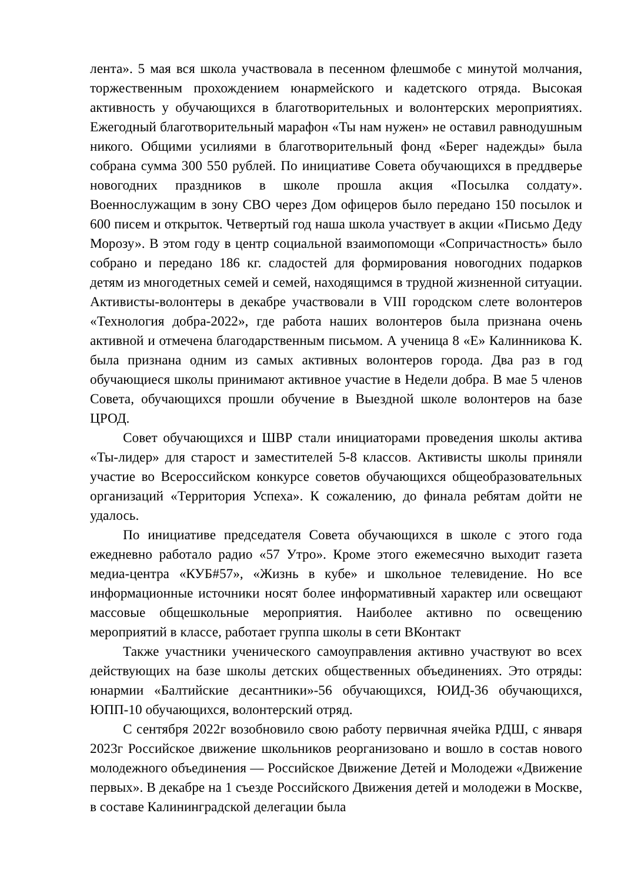лента». 5 мая вся школа участвовала в песенном флешмобе с минутой молчания, торжественным прохождением юнармейского и кадетского отряда. Высокая активность у обучающихся в благотворительных и волонтерских мероприятиях. Ежегодный благотворительный марафон «Ты нам нужен» не оставил равнодушным никого. Общими усилиями в благотворительный фонд «Берег надежды» была собрана сумма 300 550 рублей. По инициативе Совета обучающихся в преддверье новогодних праздников в школе прошла акция «Посылка солдату». Военнослужащим в зону СВО через Дом офицеров было передано 150 посылок и 600 писем и открыток. Четвертый год наша школа участвует в акции «Письмо Деду Морозу». В этом году в центр социальной взаимопомощи «Сопричастность» было собрано и передано 186 кг. сладостей для формирования новогодних подарков детям из многодетных семей и семей, находящимся в трудной жизненной ситуации. Активисты-волонтеры в декабре участвовали в VIII городском слете волонтеров «Технология добра-2022», где работа наших волонтеров была признана очень активной и отмечена благодарственным письмом. А ученица 8 «Е» Калинникова К. была признана одним из самых активных волонтеров города. Два раз в год обучающиеся школы принимают активное участие в Недели добра. В мае 5 членов Совета, обучающихся прошли обучение в Выездной школе волонтеров на базе ЦРОД.
Совет обучающихся и ШВР стали инициаторами проведения школы актива «Ты-лидер» для старост и заместителей 5-8 классов. Активисты школы приняли участие во Всероссийском конкурсе советов обучающихся общеобразовательных организаций «Территория Успеха». К сожалению, до финала ребятам дойти не удалось.
По инициативе председателя Совета обучающихся в школе с этого года ежедневно работало радио «57 Утро». Кроме этого ежемесячно выходит газета медиа-центра «КУБ#57», «Жизнь в кубе» и школьное телевидение. Но все информационные источники носят более информативный характер или освещают массовые общешкольные мероприятия. Наиболее активно по освещению мероприятий в классе, работает группа школы в сети ВКонтакт
Также участники ученического самоуправления активно участвуют во всех действующих на базе школы детских общественных объединениях. Это отряды: юнармии «Балтийские десантники»-56 обучающихся, ЮИД-36 обучающихся, ЮПП-10 обучающихся, волонтерский отряд.
С сентября 2022г возобновило свою работу первичная ячейка РДШ, с января 2023г Российское движение школьников реорганизовано и вошло в состав нового молодежного объединения — Российское Движение Детей и Молодежи «Движение первых». В декабре на 1 съезде Российского Движения детей и молодежи в Москве, в составе Калининградской делегации была